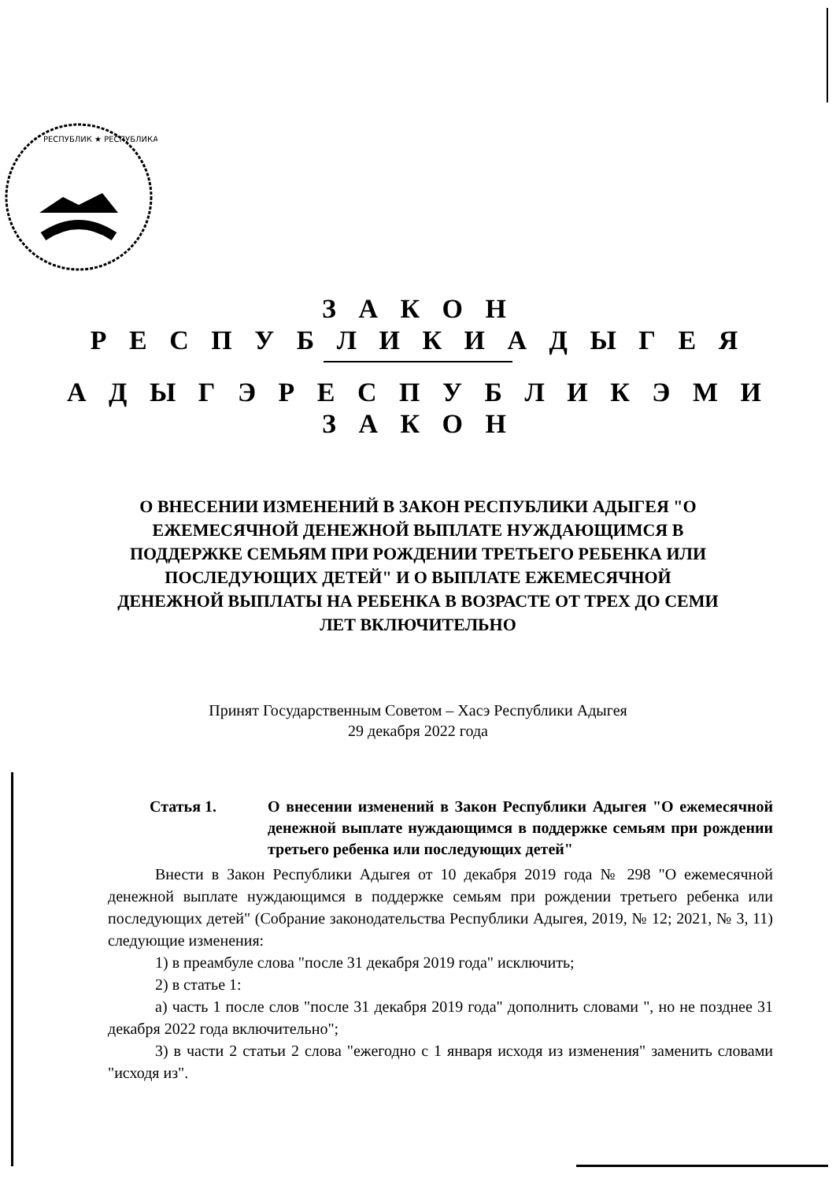РЕСПУБЛИК ★ РЕСПУБЛИКА
З А К О Н
Р Е С П У Б Л И К И А Д Ы Г Е Я
А Д Ы Г Э Р Е С П У Б Л И К Э М И
З А К О Н
О ВНЕСЕНИИ ИЗМЕНЕНИЙ В ЗАКОН РЕСПУБЛИКИ АДЫГЕЯ "О ЕЖЕМЕСЯЧНОЙ ДЕНЕЖНОЙ ВЫПЛАТЕ НУЖДАЮЩИМСЯ В ПОДДЕРЖКЕ СЕМЬЯМ ПРИ РОЖДЕНИИ ТРЕТЬЕГО РЕБЕНКА ИЛИ ПОСЛЕДУЮЩИХ ДЕТЕЙ" И О ВЫПЛАТЕ ЕЖЕМЕСЯЧНОЙ ДЕНЕЖНОЙ ВЫПЛАТЫ НА РЕБЕНКА В ВОЗРАСТЕ ОТ ТРЕХ ДО СЕМИ ЛЕТ ВКЛЮЧИТЕЛЬНО
Принят Государственным Советом – Хасэ Республики Адыгея
29 декабря 2022 года
Статья 1. О внесении изменений в Закон Республики Адыгея "О ежемесячной денежной выплате нуждающимся в поддержке семьям при рождении третьего ребенка или последующих детей"
Внести в Закон Республики Адыгея от 10 декабря 2019 года № 298 "О ежемесячной денежной выплате нуждающимся в поддержке семьям при рождении третьего ребенка или последующих детей" (Собрание законодательства Республики Адыгея, 2019, № 12; 2021, № 3, 11) следующие изменения:
1) в преамбуле слова "после 31 декабря 2019 года" исключить;
2) в статье 1:
а) часть 1 после слов "после 31 декабря 2019 года" дополнить словами ", но не позднее 31 декабря 2022 года включительно";
3) в части 2 статьи 2 слова "ежегодно с 1 января исходя из изменения" заменить словами "исходя из".